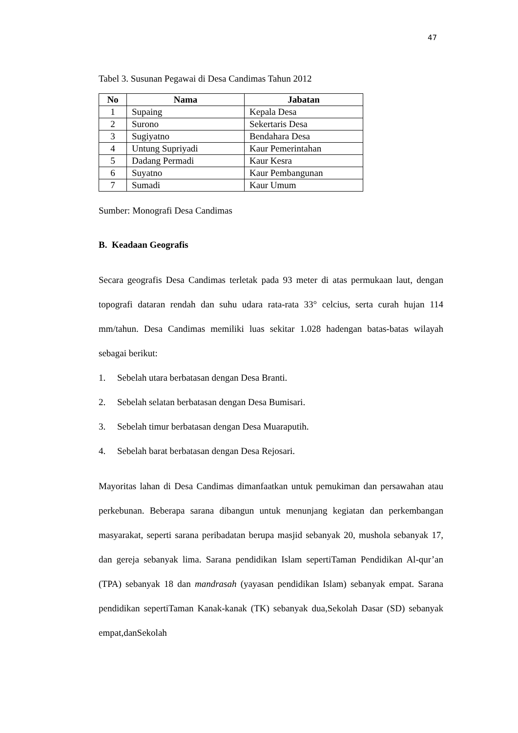47
Tabel 3. Susunan Pegawai di Desa Candimas Tahun 2012
| No | Nama | Jabatan |
| --- | --- | --- |
| 1 | Supaing | Kepala Desa |
| 2 | Surono | Sekertaris Desa |
| 3 | Sugiyatno | Bendahara Desa |
| 4 | Untung Supriyadi | Kaur Pemerintahan |
| 5 | Dadang Permadi | Kaur Kesra |
| 6 | Suyatno | Kaur Pembangunan |
| 7 | Sumadi | Kaur Umum |
Sumber: Monografi Desa Candimas
B. Keadaan Geografis
Secara geografis Desa Candimas terletak pada 93 meter di atas permukaan laut, dengan topografi dataran rendah dan suhu udara rata-rata 33° celcius, serta curah hujan 114 mm/tahun. Desa Candimas memiliki luas sekitar 1.028 hadengan batas-batas wilayah sebagai berikut:
1. Sebelah utara berbatasan dengan Desa Branti.
2. Sebelah selatan berbatasan dengan Desa Bumisari.
3. Sebelah timur berbatasan dengan Desa Muaraputih.
4. Sebelah barat berbatasan dengan Desa Rejosari.
Mayoritas lahan di Desa Candimas dimanfaatkan untuk pemukiman dan persawahan atau perkebunan. Beberapa sarana dibangun untuk menunjang kegiatan dan perkembangan masyarakat, seperti sarana peribadatan berupa masjid sebanyak 20, mushola sebanyak 17, dan gereja sebanyak lima. Sarana pendidikan Islam sepertiTaman Pendidikan Al-qur’an (TPA) sebanyak 18 dan mandrasah (yayasan pendidikan Islam) sebanyak empat. Sarana pendidikan sepertiTaman Kanak-kanak (TK) sebanyak dua,Sekolah Dasar (SD) sebanyak empat,danSekolah